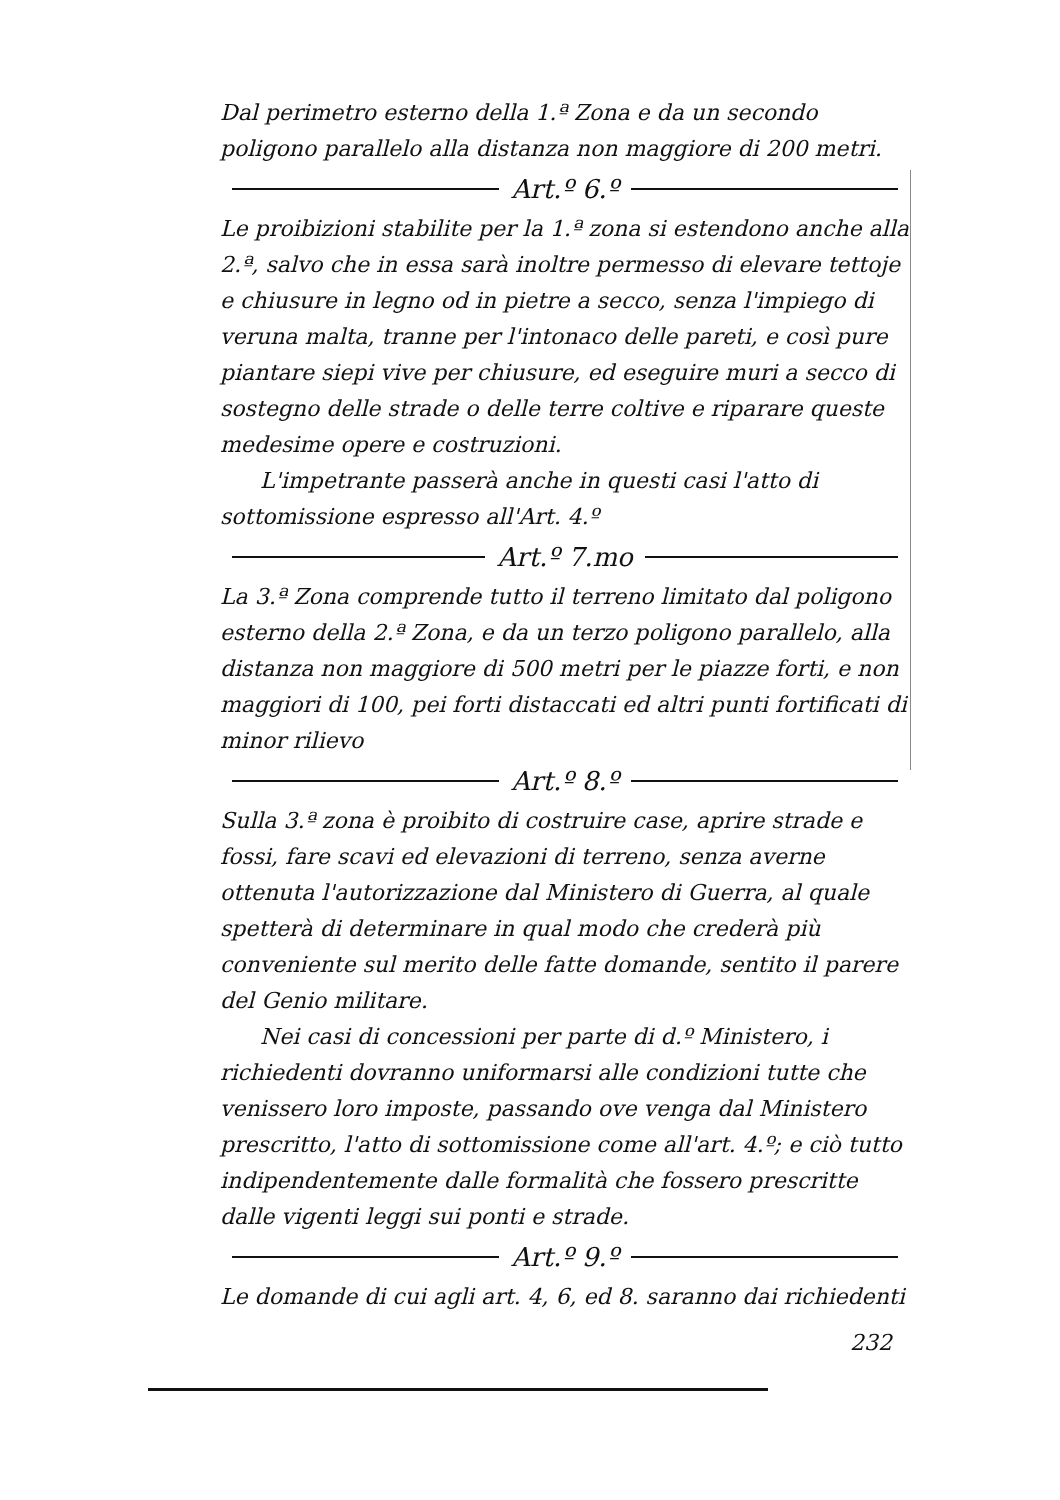Dal perimetro esterno della 1.ª Zona e da un secondo poligono parallelo alla distanza non maggiore di 200 metri.
Art.º 6.º
Le proibizioni stabilite per la 1.ª zona si estendono anche alla 2.ª, salvo che in essa sarà inoltre permesso di elevare tettoje e chiusure in legno od in pietre a secco, senza l'impiego di veruna malta, tranne per l'intonaco delle pareti, e così pure piantare siepi vive per chiusure, ed eseguire muri a secco di sostegno delle strade o delle terre coltive e riparare queste medesime opere e costruzioni.
L'impetrante passerà anche in questi casi l'atto di sottomissione espresso all'Art. 4.º
Art.º 7.mo
La 3.ª Zona comprende tutto il terreno limitato dal poligono esterno della 2.ª Zona, e da un terzo poligono parallelo, alla distanza non maggiore di 500 metri per le piazze forti, e non maggiori di 100, pei forti distaccati ed altri punti fortificati di minor rilievo
Art.º 8.º
Sulla 3.ª zona è proibito di costruire case, aprire strade e fossi, fare scavi ed elevazioni di terreno, senza averne ottenuta l'autorizzazione dal Ministero di Guerra, al quale spetterà di determinare in qual modo che crederà più conveniente sul merito delle fatte domande, sentito il parere del Genio militare.
Nei casi di concessioni per parte di d.º Ministero, i richiedenti dovranno uniformarsi alle condizioni tutte che venissero loro imposte, passando ove venga dal Ministero prescritto, l'atto di sottomissione come all'art. 4.º; e ciò tutto indipendentemente dalle formalità che fossero prescritte dalle vigenti leggi sui ponti e strade.
Art.º 9.º
Le domande di cui agli art. 4, 6, ed 8. saranno dai richiedenti
232